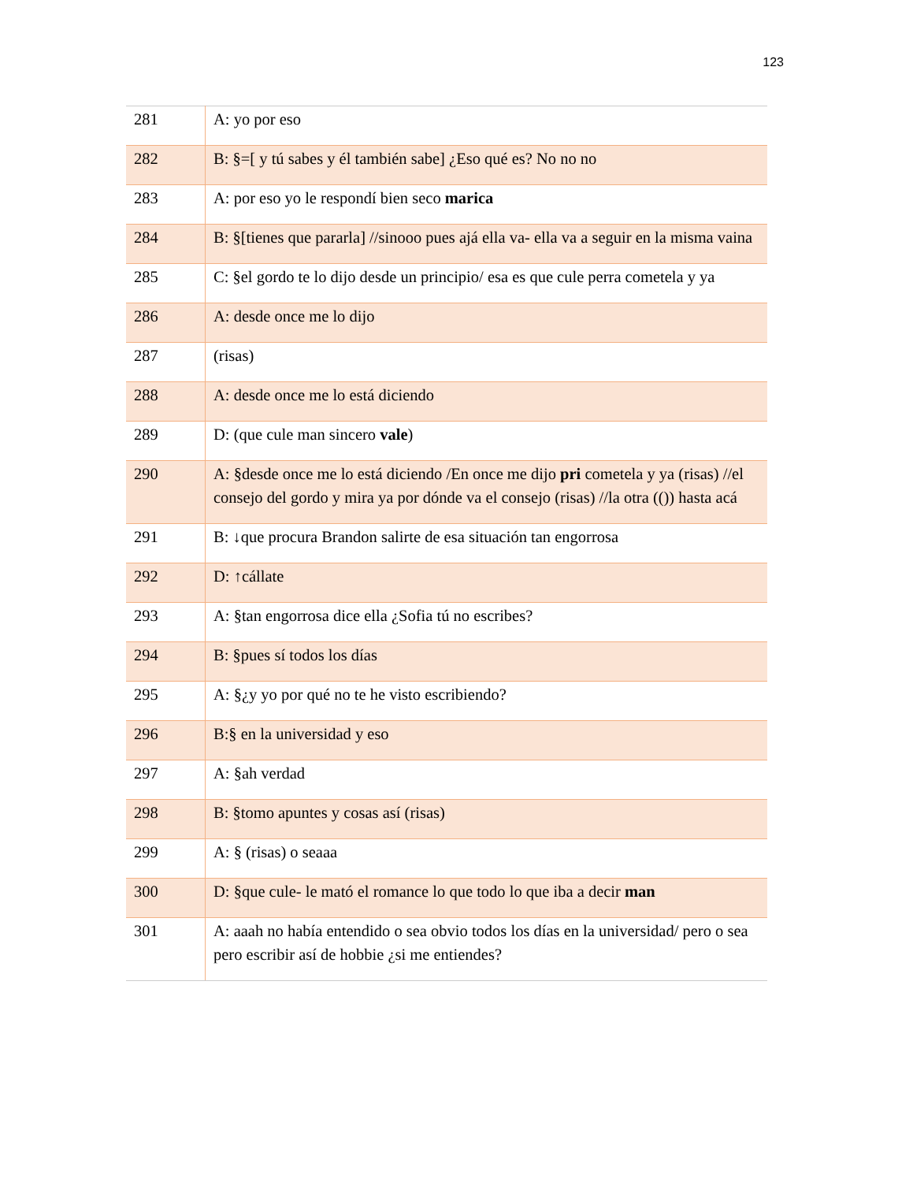123
| 281 | A: yo por eso |
| 282 | B: §=[ y tú sabes y él también sabe] ¿Eso qué es? No no no |
| 283 | A: por eso yo le respondí bien seco marica |
| 284 | B: §[tienes que pararla] //sinooo pues ajá ella va- ella va a seguir en la misma vaina |
| 285 | C: §el gordo te lo dijo desde un principio/ esa es que cule perra cometela y ya |
| 286 | A: desde once me lo dijo |
| 287 | (risas) |
| 288 | A: desde once me lo está diciendo |
| 289 | D: (que cule man sincero vale ) |
| 290 | A: §desde once me lo está diciendo /En once me dijo pri cometela y ya (risas) //el consejo del gordo y mira ya por dónde va el consejo (risas) //la otra (()) hasta acá |
| 291 | B: ↓que procura Brandon salirte de esa situación tan engorrosa |
| 292 | D: ↑cállate |
| 293 | A: §tan engorrosa dice ella ¿Sofia tú no escribes? |
| 294 | B: §pues sí todos los días |
| 295 | A: §¿y yo por qué no te he visto escribiendo? |
| 296 | B:§ en la universidad y eso |
| 297 | A: §ah verdad |
| 298 | B: §tomo apuntes y cosas así (risas) |
| 299 | A: § (risas) o seaaa |
| 300 | D: §que cule- le mató el romance lo que todo lo que iba a decir man |
| 301 | A: aaah no había entendido o sea obvio todos los días en la universidad/ pero o sea pero escribir así de hobbie ¿si me entiendes? |